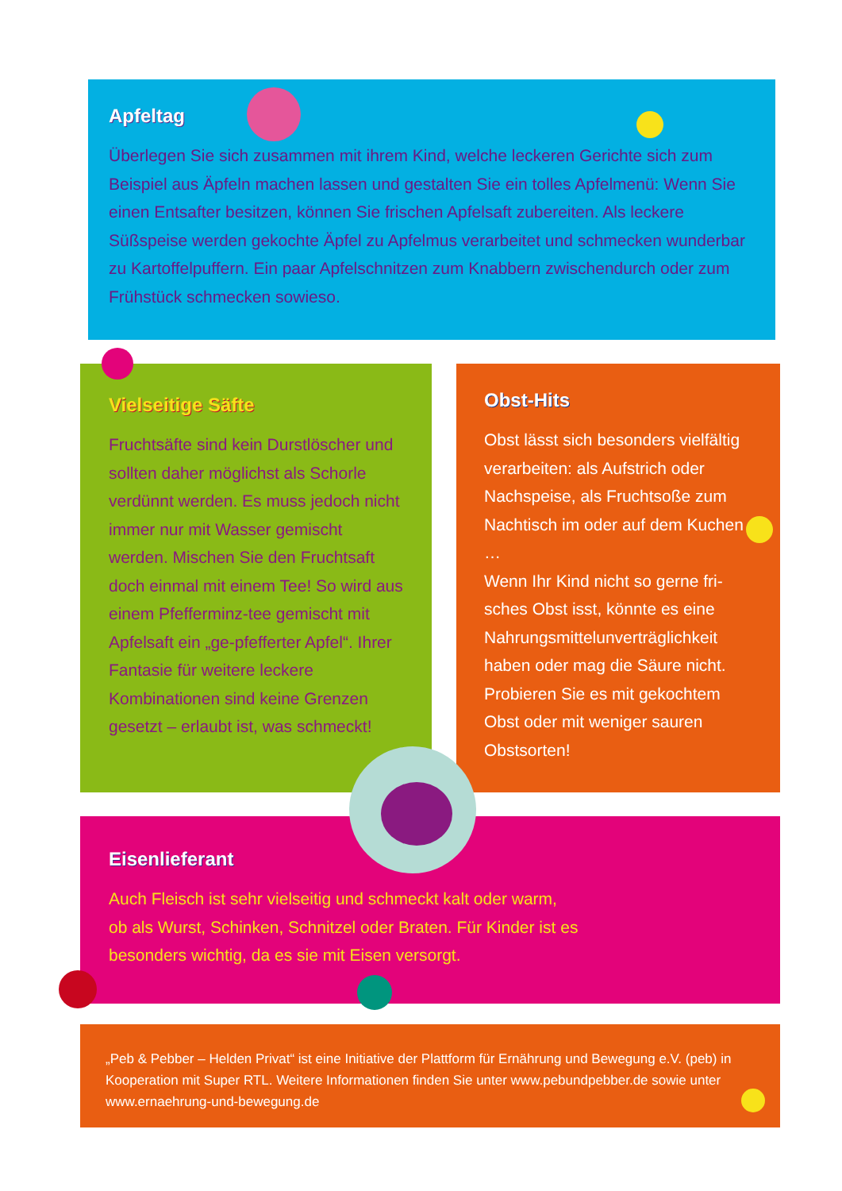Apfeltag
Überlegen Sie sich zusammen mit ihrem Kind, welche leckeren Gerichte sich zum Beispiel aus Äpfeln machen lassen und gestalten Sie ein tolles Apfelmenü: Wenn Sie einen Entsafter besitzen, können Sie frischen Apfelsaft zubereiten. Als leckere Süßspeise werden gekochte Äpfel zu Apfelmus verarbeitet und schmecken wunderbar zu Kartoffelpuffern. Ein paar Apfelschnitzen zum Knabbern zwischendurch oder zum Frühstück schmecken sowieso.
Vielseitige Säfte
Fruchtsäfte sind kein Durstlöscher und sollten daher möglichst als Schorle verdünnt werden. Es muss jedoch nicht immer nur mit Wasser gemischt werden. Mischen Sie den Fruchtsaft doch einmal mit einem Tee! So wird aus einem Pfefferminz-tee gemischt mit Apfelsaft ein „ge-pfefferter Apfel“. Ihrer Fantasie für weitere leckere Kombinationen sind keine Grenzen gesetzt – erlaubt ist, was schmeckt!
Obst-Hits
Obst lässt sich besonders vielfältig verarbeiten: als Aufstrich oder Nachspeise, als Fruchtsoße zum Nachtisch im oder auf dem Kuchen …
Wenn Ihr Kind nicht so gerne fri-sches Obst isst, könnte es eine Nahrungsmittelunverträglichkeit haben oder mag die Säure nicht. Probieren Sie es mit gekochtem Obst oder mit weniger sauren Obstsorten!
Eisenlieferant
Auch Fleisch ist sehr vielseitig und schmeckt kalt oder warm,
ob als Wurst, Schinken, Schnitzel oder Braten. Für Kinder ist es
besonders wichtig, da es sie mit Eisen versorgt.
„Peb & Pebber – Helden Privat“ ist eine Initiative der Plattform für Ernährung und Bewegung e.V. (peb) in Kooperation mit Super RTL. Weitere Informationen finden Sie unter www.pebundpebber.de sowie unter www.ernaehrung-und-bewegung.de